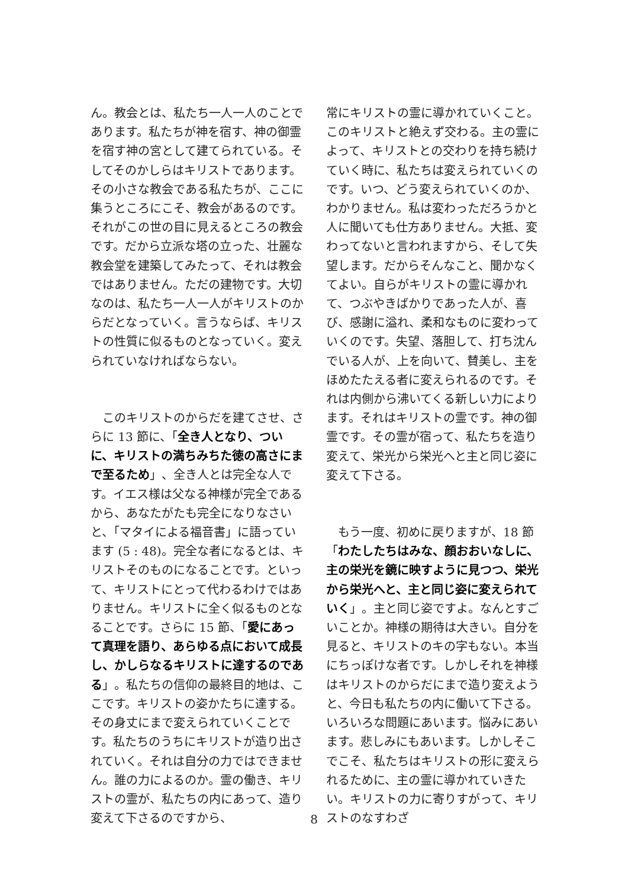ん。教会とは、私たち一人一人のことであります。私たちが神を宿す、神の御霊を宿す神の宮として建てられている。そしてそのかしらはキリストであります。その小さな教会である私たちが、ここに集うところにこそ、教会があるのです。それがこの世の目に見えるところの教会です。だから立派な塔の立った、壮麗な教会堂を建築してみたって、それは教会ではありません。ただの建物です。大切なのは、私たち一人一人がキリストのからだとなっていく。言うならば、キリストの性質に似るものとなっていく。変えられていなければならない。
　このキリストのからだを建てさせ、さらに 13 節に、「全き人となり、ついに、キリストの満ちみちた徳の高さにまで至るため」、全き人とは完全な人です。イエス様は父なる神様が完全であるから、あなたがたも完全になりなさいと、「マタイによる福音書」に語っています (5 : 48)。完全な者になるとは、キリストそのものになることです。といって、キリストにとって代わるわけではありません。キリストに全く似るものとなることです。さらに 15 節、「愛にあって真理を語り、あらゆる点において成長し、かしらなるキリストに達するのである」。私たちの信仰の最終目的地は、ここです。キリストの姿かたちに達する。その身丈にまで変えられていくことです。私たちのうちにキリストが造り出されていく。それは自分の力ではできません。誰の力によるのか。霊の働き、キリストの霊が、私たちの内にあって、造り変えて下さるのですから、
常にキリストの霊に導かれていくこと。このキリストと絶えず交わる。主の霊によって、キリストとの交わりを持ち続けていく時に、私たちは変えられていくのです。いつ、どう変えられていくのか、わかりません。私は変わっただろうかと人に聞いても仕方ありません。大抵、変わってないと言われますから、そして失望します。だからそんなこと、聞かなくてよい。自らがキリストの霊に導かれて、つぶやきばかりであった人が、喜び、感謝に溢れ、柔和なものに変わっていくのです。失望、落胆して、打ち沈んでいる人が、上を向いて、賛美し、主をほめたたえる者に変えられるのです。それは内側から沸いてくる新しい力によります。それはキリストの霊です。神の御霊です。その霊が宿って、私たちを造り変えて、栄光から栄光へと主と同じ姿に変えて下さる。
　もう一度、初めに戻りますが、18 節「わたしたちはみな、顔おおいなしに、主の栄光を鏡に映すように見つつ、栄光から栄光へと、主と同じ姿に変えられていく」。主と同じ姿ですよ。なんとすごいことか。神様の期待は大きい。自分を見ると、キリストのキの字もない。本当にちっぽけな者です。しかしそれを神様はキリストのからだにまで造り変えようと、今日も私たちの内に働いて下さる。いろいろな問題にあいます。悩みにあいます。悲しみにもあいます。しかしそこでこそ、私たちはキリストの形に変えられるために、主の霊に導かれていきたい。キリストの力に寄りすがって、キリストのなすわざ
8